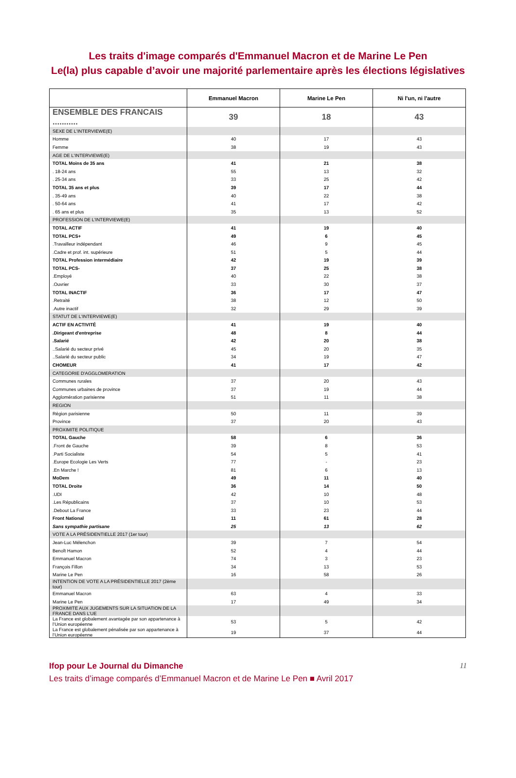Les traits d'image comparés d'Emmanuel Macron et de Marine Le Pen
Le(la) plus capable d’avoir une majorité parlementaire après les élections législatives
| | Emmanuel Macron | Marine Le Pen | Ni l'un, ni l'autre |
| --- | --- | --- | --- |
| ENSEMBLE DES FRANCAIS ........... | 39 | 18 | 43 |
| SEXE DE L'INTERVIEWE(E) | | | |
| Homme | 40 | 17 | 43 |
| Femme | 38 | 19 | 43 |
| AGE DE L'INTERVIEWE(E) | | | |
| TOTAL Moins de 35 ans | 41 | 21 | 38 |
| . 18-24 ans | 55 | 13 | 32 |
| . 25-34 ans | 33 | 25 | 42 |
| TOTAL 35 ans et plus | 39 | 17 | 44 |
| . 35-49 ans | 40 | 22 | 38 |
| . 50-64 ans | 41 | 17 | 42 |
| . 65 ans et plus | 35 | 13 | 52 |
| PROFESSION DE L'INTERVIEWE(E) | | | |
| TOTAL ACTIF | 41 | 19 | 40 |
| TOTAL PCS+ | 49 | 6 | 45 |
| .Travailleur indépendant | 46 | 9 | 45 |
| .Cadre et prof. int. supérieure | 51 | 5 | 44 |
| TOTAL Profession intermédiaire | 42 | 19 | 39 |
| TOTAL PCS- | 37 | 25 | 38 |
| .Employé | 40 | 22 | 38 |
| .Ouvrier | 33 | 30 | 37 |
| TOTAL INACTIF | 36 | 17 | 47 |
| .Retraité | 38 | 12 | 50 |
| .Autre inactif | 32 | 29 | 39 |
| STATUT DE L'INTERVIEWE(E) | | | |
| ACTIF EN ACTIVITÉ | 41 | 19 | 40 |
| .Dirigeant d'entreprise | 48 | 8 | 44 |
| .Salarié | 42 | 20 | 38 |
| ..Salarié du secteur privé | 45 | 20 | 35 |
| ..Salarié du secteur public | 34 | 19 | 47 |
| CHOMEUR | 41 | 17 | 42 |
| CATEGORIE D'AGGLOMERATION | | | |
| Communes rurales | 37 | 20 | 43 |
| Communes urbaines de province | 37 | 19 | 44 |
| Agglomération parisienne | 51 | 11 | 38 |
| REGION | | | |
| Région parisienne | 50 | 11 | 39 |
| Province | 37 | 20 | 43 |
| PROXIMITE POLITIQUE | | | |
| TOTAL Gauche | 58 | 6 | 36 |
| .Front de Gauche | 39 | 8 | 53 |
| .Parti Socialiste | 54 | 5 | 41 |
| .Europe Ecologie Les Verts | 77 | - | 23 |
| .En Marche ! | 81 | 6 | 13 |
| MoDem | 49 | 11 | 40 |
| TOTAL Droite | 36 | 14 | 50 |
| .UDI | 42 | 10 | 48 |
| .Les Républicains | 37 | 10 | 53 |
| .Debout La France | 33 | 23 | 44 |
| Front National | 11 | 61 | 28 |
| Sans sympathie partisane | 25 | 13 | 62 |
| VOTE A LA PRÉSIDENTIELLE 2017 (1er tour) | | | |
| Jean-Luc Mélenchon | 39 | 7 | 54 |
| Benoît Hamon | 52 | 4 | 44 |
| Emmanuel Macron | 74 | 3 | 23 |
| François Fillon | 34 | 13 | 53 |
| Marine Le Pen | 16 | 58 | 26 |
| INTENTION DE VOTE A LA PRÉSIDENTIELLE 2017 (2ème tour) | | | |
| Emmanuel Macron | 63 | 4 | 33 |
| Marine Le Pen | 17 | 49 | 34 |
| PROXIMITE AUX JUGEMENTS SUR LA SITUATION DE LA FRANCE DANS L’UE | | | |
| La France est globalement avantagée par son appartenance à l’Union européenne | 53 | 5 | 42 |
| La France est globalement pénalisée par son appartenance à l’Union européenne | 19 | 37 | 44 |
Ifop pour Le Journal du Dimanche 11
Les traits d’image comparés d’Emmanuel Macron et de Marine Le Pen ■ Avril 2017